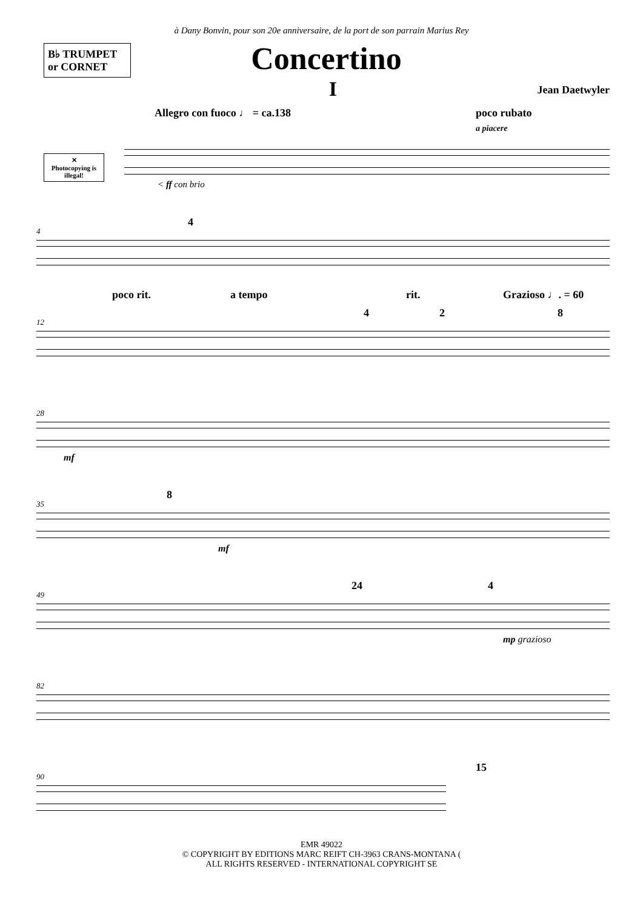à Dany Bonvin, pour son 20e anniversaire, de la port de son parrain Marius Rey
B♭ TRUMPET
or CORNET
Concertino
I
Jean Daetwyler
✕
Photocopying is illegal!
Allegro con fuoco ♩ = ca.138 poco rubato
a piacere
< ff con brio
4
4
12
poco rit. a tempo rit. Grazioso ♩. = 60
4 2 8
28
mf
35
8
mf
49
24 4
mp grazioso
82
90
15
EMR 49022
© COPYRIGHT BY EDITIONS MARC REIFT CH-3963 CRANS-MONTANA (
ALL RIGHTS RESERVED - INTERNATIONAL COPYRIGHT SE